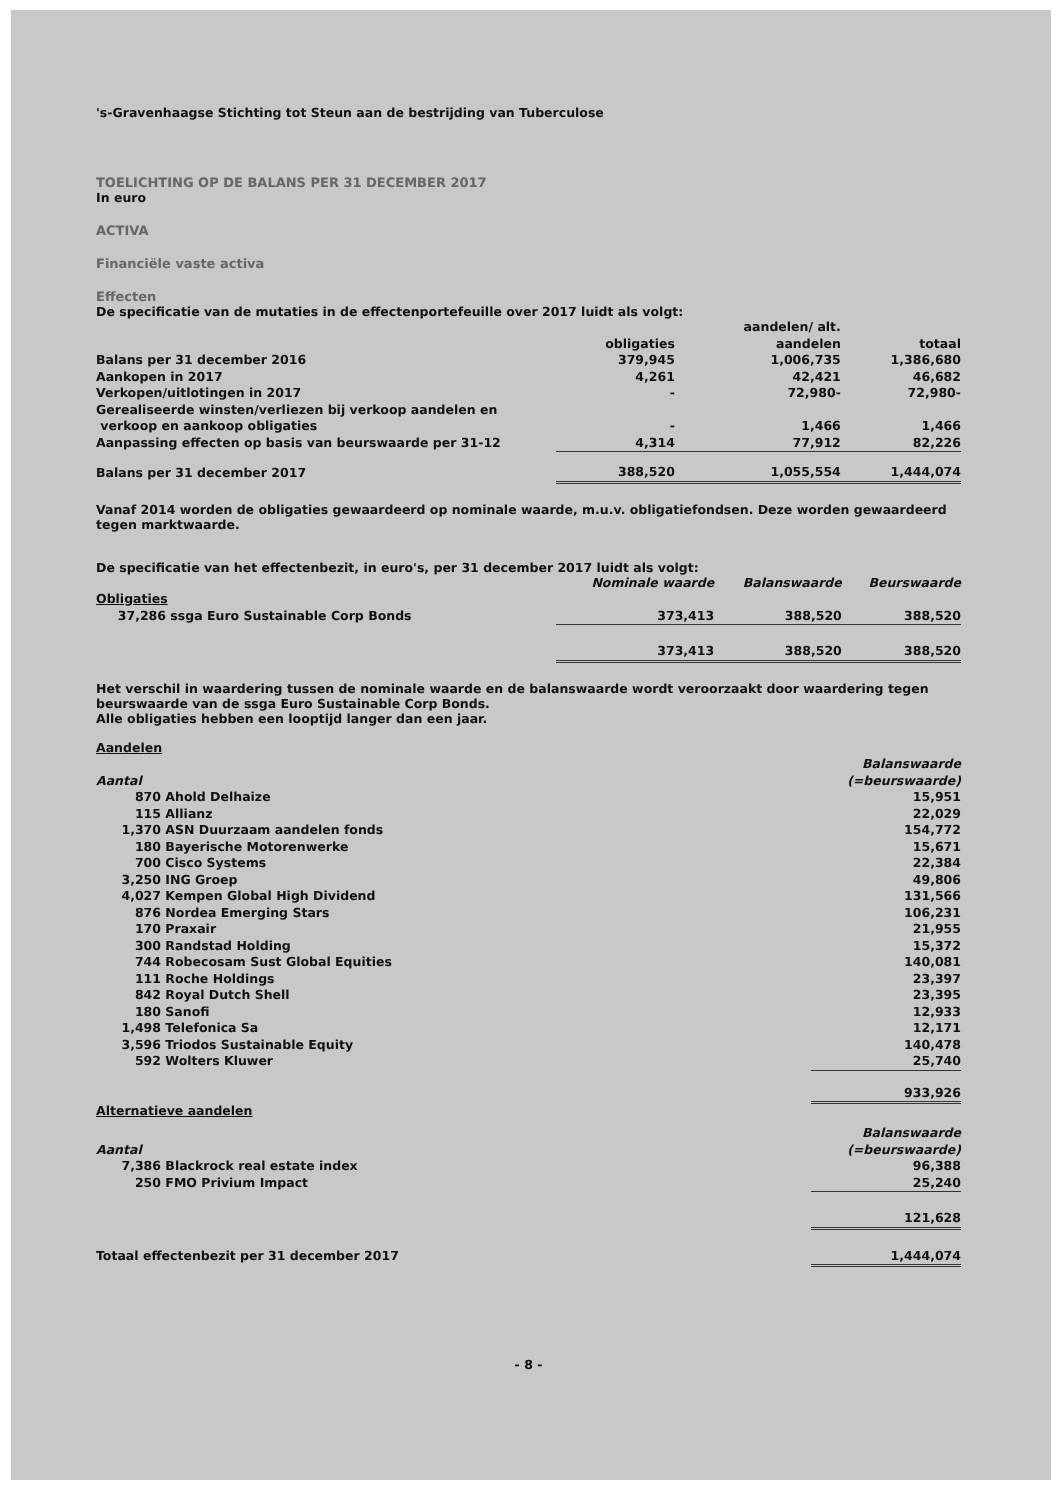's-Gravenhaagse Stichting tot Steun aan de bestrijding van Tuberculose
TOELICHTING OP DE BALANS PER 31 DECEMBER 2017
In euro
ACTIVA
Financiële vaste activa
Effecten
De specificatie van de mutaties in de effectenportefeuille over 2017 luidt als volgt:
| | | aandelen/ alt. | |
| | obligaties | aandelen | totaal |
| Balans per 31 december 2016 | 379,945 | 1,006,735 | 1,386,680 |
| Aankopen in 2017 | 4,261 | 42,421 | 46,682 |
| Verkopen/uitlotingen in 2017 | - | 72,980- | 72,980- |
| Gerealiseerde winsten/verliezen bij verkoop aandelen en verkoop en aankoop obligaties | - | 1,466 | 1,466 |
| Aanpassing effecten op basis van beurswaarde per 31-12 | 4,314 | 77,912 | 82,226 |
| Balans per 31 december 2017 | 388,520 | 1,055,554 | 1,444,074 |
Vanaf 2014 worden de obligaties gewaardeerd op nominale waarde, m.u.v. obligatiefondsen. Deze worden gewaardeerd tegen marktwaarde.
De specificatie van het effectenbezit, in euro's, per 31 december 2017 luidt als volgt:
| | Nominale waarde | Balanswaarde | Beurswaarde |
| Obligaties | | | |
| 37,286 ssga Euro Sustainable Corp Bonds | 373,413 | 388,520 | 388,520 |
| | 373,413 | 388,520 | 388,520 |
Het verschil in waardering tussen de nominale waarde en de balanswaarde wordt veroorzaakt door waardering tegen beurswaarde van de ssga Euro Sustainable Corp Bonds.
Alle obligaties hebben een looptijd langer dan een jaar.
| Aandelen | | |
| | | Balanswaarde |
| Aantal | | (=beurswaarde) |
| 870 | Ahold Delhaize | 15,951 |
| 115 | Allianz | 22,029 |
| 1,370 | ASN Duurzaam aandelen fonds | 154,772 |
| 180 | Bayerische Motorenwerke | 15,671 |
| 700 | Cisco Systems | 22,384 |
| 3,250 | ING Groep | 49,806 |
| 4,027 | Kempen Global High Dividend | 131,566 |
| 876 | Nordea Emerging Stars | 106,231 |
| 170 | Praxair | 21,955 |
| 300 | Randstad Holding | 15,372 |
| 744 | Robecosam Sust Global Equities | 140,081 |
| 111 | Roche Holdings | 23,397 |
| 842 | Royal Dutch Shell | 23,395 |
| 180 | Sanofi | 12,933 |
| 1,498 | Telefonica Sa | 12,171 |
| 3,596 | Triodos Sustainable Equity | 140,478 |
| 592 | Wolters Kluwer | 25,740 |
| | | 933,926 |
| Alternatieve aandelen | | |
| | | Balanswaarde |
| Aantal | | (=beurswaarde) |
| 7,386 | Blackrock real estate index | 96,388 |
| 250 | FMO Privium Impact | 25,240 |
| | | 121,628 |
| Totaal effectenbezit per 31 december 2017 | | 1,444,074 |
- 8 -